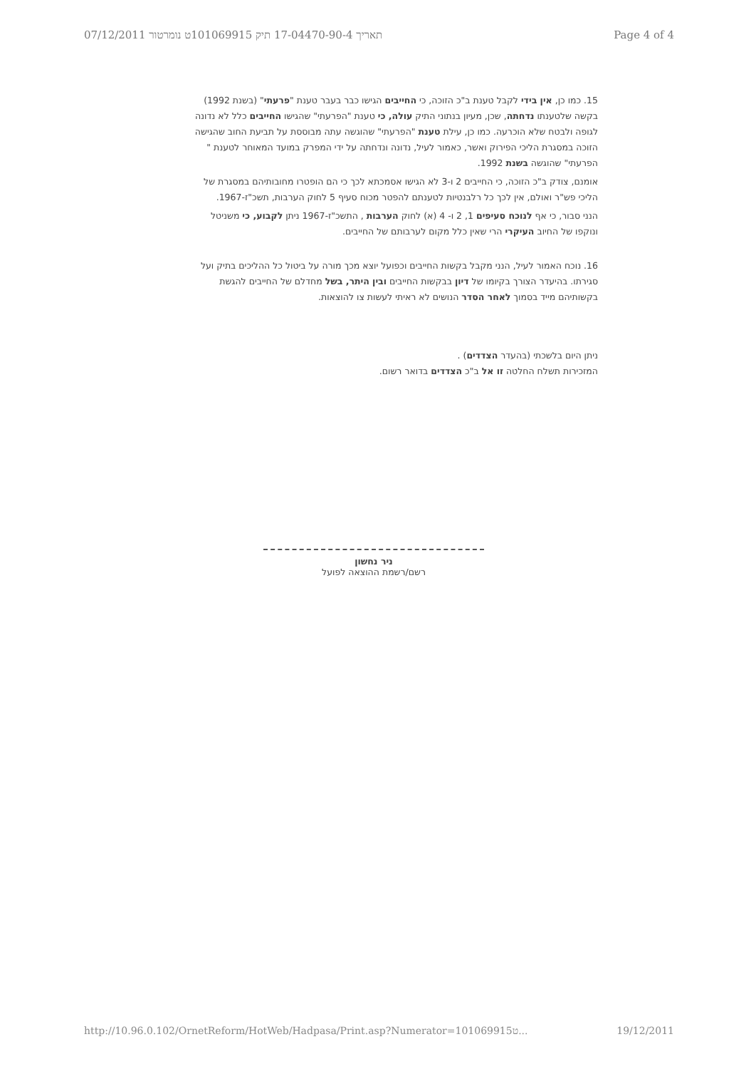07/12/2011 תאריך 17-04470-90-4 תיק 101069915ט נומרטור Page 4 of 4
15. כמו כן, אין בידי לקבל טענת ב"כ הזוכה, כי החייבים הגישו כבר בעבר טענת "פרעתי" (בשנת 1992) בקשה שלטענתו נדחתה, שכן, מעיון בנתוני התיק עולה, כי טענת "הפרעתי" שהגישו החייבים כלל לא נדונה לגופה ולבטח שלא הוכרעה. כמו כן, עילת טענת "הפרעתי" שהוגשה עתה מבוססת על תביעת החוב שהגישה הזוכה במסגרת הליכי הפירוק ואשר, כאמור לעיל, נדונה ונדחתה על ידי המפרק במועד המאוחר לטענת " הפרעתי" שהוגשה בשנת 1992.
אומנם, צודק ב"כ הזוכה, כי החייבים 2 ו-3 לא הגישו אסמכתא לכך כי הם הופטרו מחובותיהם במסגרת של הליכי פש"ר ואולם, אין לכך כל רלבנטיות לטענתם להפטר מכוח סעיף 5 לחוק הערבות, תשכ"ז-1967.
הנני סבור, כי אף לנוכח סעיפים 1, 2 ו- 4 (א) לחוק הערבות , התשכ"ז-1967 ניתן לקבוע, כי משניטל ונוקפו של החיוב העיקרי הרי שאין כלל מקום לערבותם של החייבים.
16. נוכח האמור לעיל, הנני מקבל בקשות החייבים וכפועל יוצא מכך מורה על ביטול כל ההליכים בתיק ועל סגירתו. בהיעדר הצורך בקיומו של דיון בבקשות החייבים ובין היתר, בשל מחדלם של החייבים להגשת בקשותיהם מייד בסמוך לאחר הסדר הנושים לא ראיתי לעשות צו להוצאות.
ניתן היום בלשכתי (בהעדר הצדדים) .
המזכירות תשלח החלטה זו אל ב"כ הצדדים בדואר רשום.
ניר נחשון
רשם/רשמת ההוצאה לפועל
http://10.96.0.102/OrnetReform/HotWeb/Hadpasa/Print.asp?Numerator=101069915ט... 19/12/2011